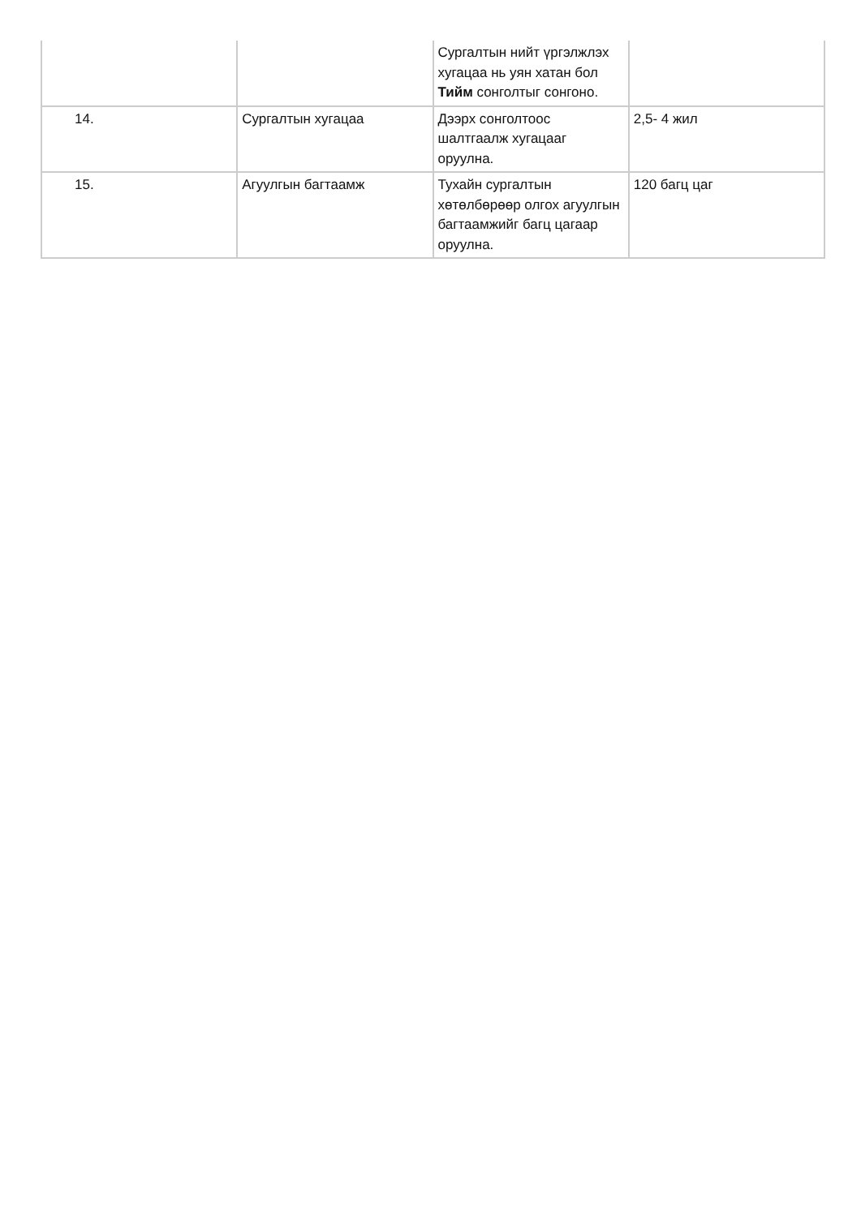| | | Сургалтын нийт үргэлжлэх хугацаа нь уян хатан бол Тийм сонголтыг сонгоно. | |
| 14. | Сургалтын хугацаа | Дээрх сонголтоос шалтгаалж хугацааг оруулна. | 2,5- 4 жил |
| 15. | Агуулгын багтаамж | Тухайн сургалтын хөтөлбөрөөр олгох агуулгын багтаамжийг багц цагаар оруулна. | 120 багц цаг |